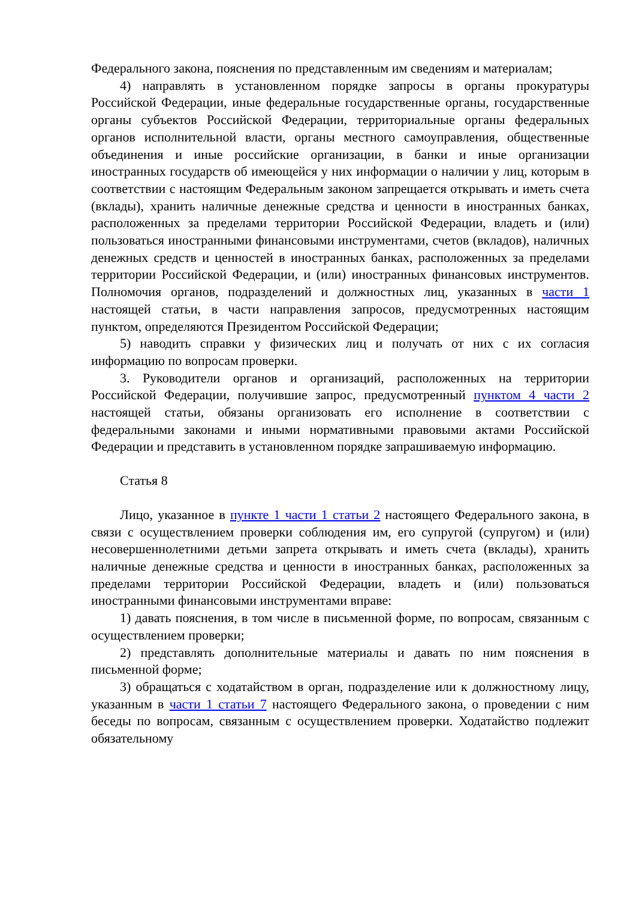Федерального закона, пояснения по представленным им сведениям и материалам;
4) направлять в установленном порядке запросы в органы прокуратуры Российской Федерации, иные федеральные государственные органы, государственные органы субъектов Российской Федерации, территориальные органы федеральных органов исполнительной власти, органы местного самоуправления, общественные объединения и иные российские организации, в банки и иные организации иностранных государств об имеющейся у них информации о наличии у лиц, которым в соответствии с настоящим Федеральным законом запрещается открывать и иметь счета (вклады), хранить наличные денежные средства и ценности в иностранных банках, расположенных за пределами территории Российской Федерации, владеть и (или) пользоваться иностранными финансовыми инструментами, счетов (вкладов), наличных денежных средств и ценностей в иностранных банках, расположенных за пределами территории Российской Федерации, и (или) иностранных финансовых инструментов. Полномочия органов, подразделений и должностных лиц, указанных в части 1 настоящей статьи, в части направления запросов, предусмотренных настоящим пунктом, определяются Президентом Российской Федерации;
5) наводить справки у физических лиц и получать от них с их согласия информацию по вопросам проверки.
3. Руководители органов и организаций, расположенных на территории Российской Федерации, получившие запрос, предусмотренный пунктом 4 части 2 настоящей статьи, обязаны организовать его исполнение в соответствии с федеральными законами и иными нормативными правовыми актами Российской Федерации и представить в установленном порядке запрашиваемую информацию.
Статья 8
Лицо, указанное в пункте 1 части 1 статьи 2 настоящего Федерального закона, в связи с осуществлением проверки соблюдения им, его супругой (супругом) и (или) несовершеннолетними детьми запрета открывать и иметь счета (вклады), хранить наличные денежные средства и ценности в иностранных банках, расположенных за пределами территории Российской Федерации, владеть и (или) пользоваться иностранными финансовыми инструментами вправе:
1) давать пояснения, в том числе в письменной форме, по вопросам, связанным с осуществлением проверки;
2) представлять дополнительные материалы и давать по ним пояснения в письменной форме;
3) обращаться с ходатайством в орган, подразделение или к должностному лицу, указанным в части 1 статьи 7 настоящего Федерального закона, о проведении с ним беседы по вопросам, связанным с осуществлением проверки. Ходатайство подлежит обязательному